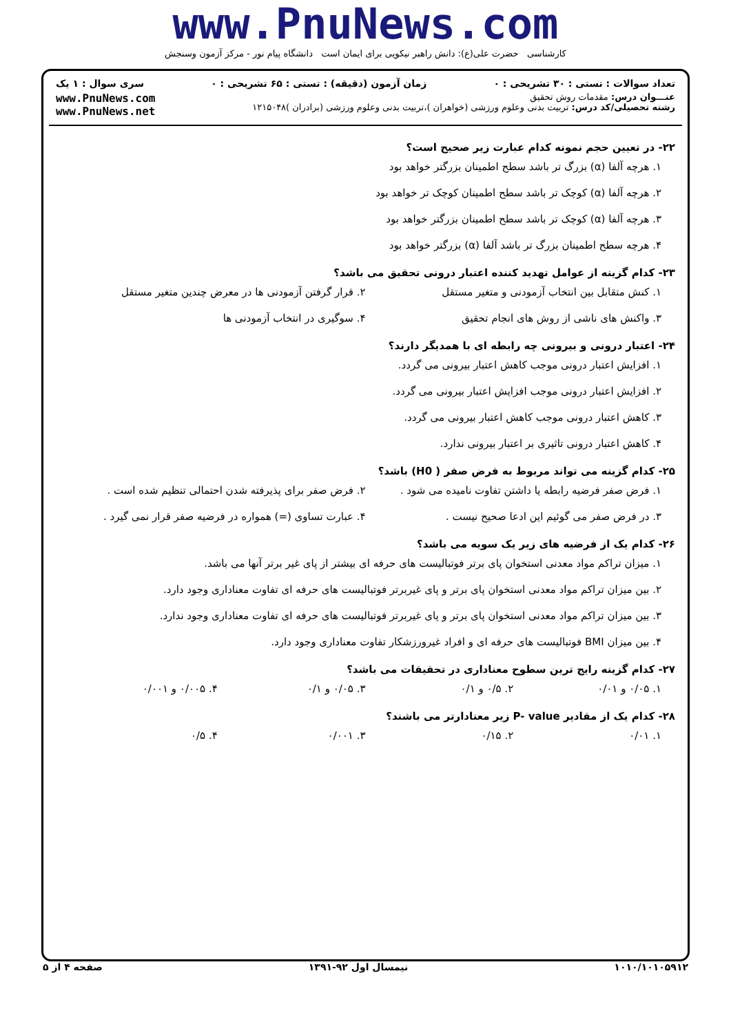www.PnuNews.com
کارشناسی حضرت علی(ع): دانش راهبر نیکویی برای ایمان است دانشگاه پیام نور - مرکز آزمون وسنجش
تعداد سوالات : تستی : ۳۰ تشریحی : ۰ زمان آزمون (دقیقه) : تستی : ۶۵ تشریحی : ۰ سری سوال : ۱ یک
عنـــوان درس: مقدمات روش تحقیق
رشته تحصیلی/کد درس: تربیت بدنی وعلوم ورزشی (خواهران )،تربیت بدنی وعلوم ورزشی (برادران )۱۲۱۵۰۴۸
www.PnuNews.com
www.PnuNews.net
۲۲- در تعیین حجم نمونه کدام عبارت زیر صحیح است؟
۱. هرچه آلفا (α) بزرگ تر باشد سطح اطمینان بزرگتر خواهد بود
۲. هرچه آلفا (α) کوچک تر باشد سطح اطمینان کوچک تر خواهد بود
۳. هرچه آلفا (α) کوچک تر باشد سطح اطمینان بزرگتر خواهد بود
۴. هرچه سطح اطمینان بزرگ تر باشد آلفا (α) بزرگتر خواهد بود
۲۳- کدام گزینه از عوامل تهدید کننده اعتبار درونی تحقیق می باشد؟
۱. کنش متقابل بین انتخاب آزمودنی و متغیر مستقل
۲. قرار گرفتن آزمودنی ها در معرض چندین متغیر مستقل
۳. واکنش های ناشی از روش های انجام تحقیق
۴. سوگیری در انتخاب آزمودنی ها
۲۴- اعتبار درونی و بیرونی چه رابطه ای با همدیگر دارند؟
۱. افزایش اعتبار درونی موجب کاهش اعتبار بیرونی می گردد.
۲. افزایش اعتبار درونی موجب افزایش اعتبار بیرونی می گردد.
۳. کاهش اعتبار درونی موجب کاهش اعتبار بیرونی می گردد.
۴. کاهش اعتبار درونی تاثیری بر اعتبار بیرونی ندارد.
۲۵- کدام گزینه می تواند مربوط به فرض صفر ( H0) باشد؟
۱. فرض صفر فرضیه رابطه یا داشتن تفاوت نامیده می شود .
۲. فرض صفر برای پذیرفته شدن احتمالی تنظیم شده است .
۳. در فرض صفر می گوئیم این ادعا صحیح نیست .
۴. عبارت تساوی (=) همواره در فرضیه صفر قرار نمی گیرد .
۲۶- کدام یک از فرضیه های زیر یک سویه می باشد؟
۱. میزان تراکم مواد معدنی استخوان پای برتر فوتبالیست های حرفه ای بیشتر از پای غیر برتر آنها می باشد.
۲. بین میزان تراکم مواد معدنی استخوان پای برتر و پای غیربرتر فوتبالیست های حرفه ای تفاوت معناداری وجود دارد.
۳. بین میزان تراکم مواد معدنی استخوان پای برتر و پای غیربرتر فوتبالیست های حرفه ای تفاوت معناداری وجود ندارد.
۴. بین میزان BMI فوتبالیست های حرفه ای و افراد غیرورزشکار تفاوت معناداری وجود دارد.
۲۷- کدام گزینه رایج ترین سطوح معناداری در تحقیقات می باشد؟
۱. ۰/۰۵ و ۰/۰۱ ۲. ۰/۵ و ۰/۱ ۳. ۰/۰۵ و ۰/۱ ۴. ۰/۰۰۵ و ۰/۰۰۱
۲۸- کدام یک از مقادیر P- value زیر معنادارتر می باشند؟
۱. ۰/۰۱ ۲. ۰/۱۵ ۳. ۰/۰۰۱ ۴. ۰/۵
۱۰۱۰/۱۰۱۰۵۹۱۲ نیمسال اول ۹۲-۱۳۹۱ صفحه ۴ از ۵